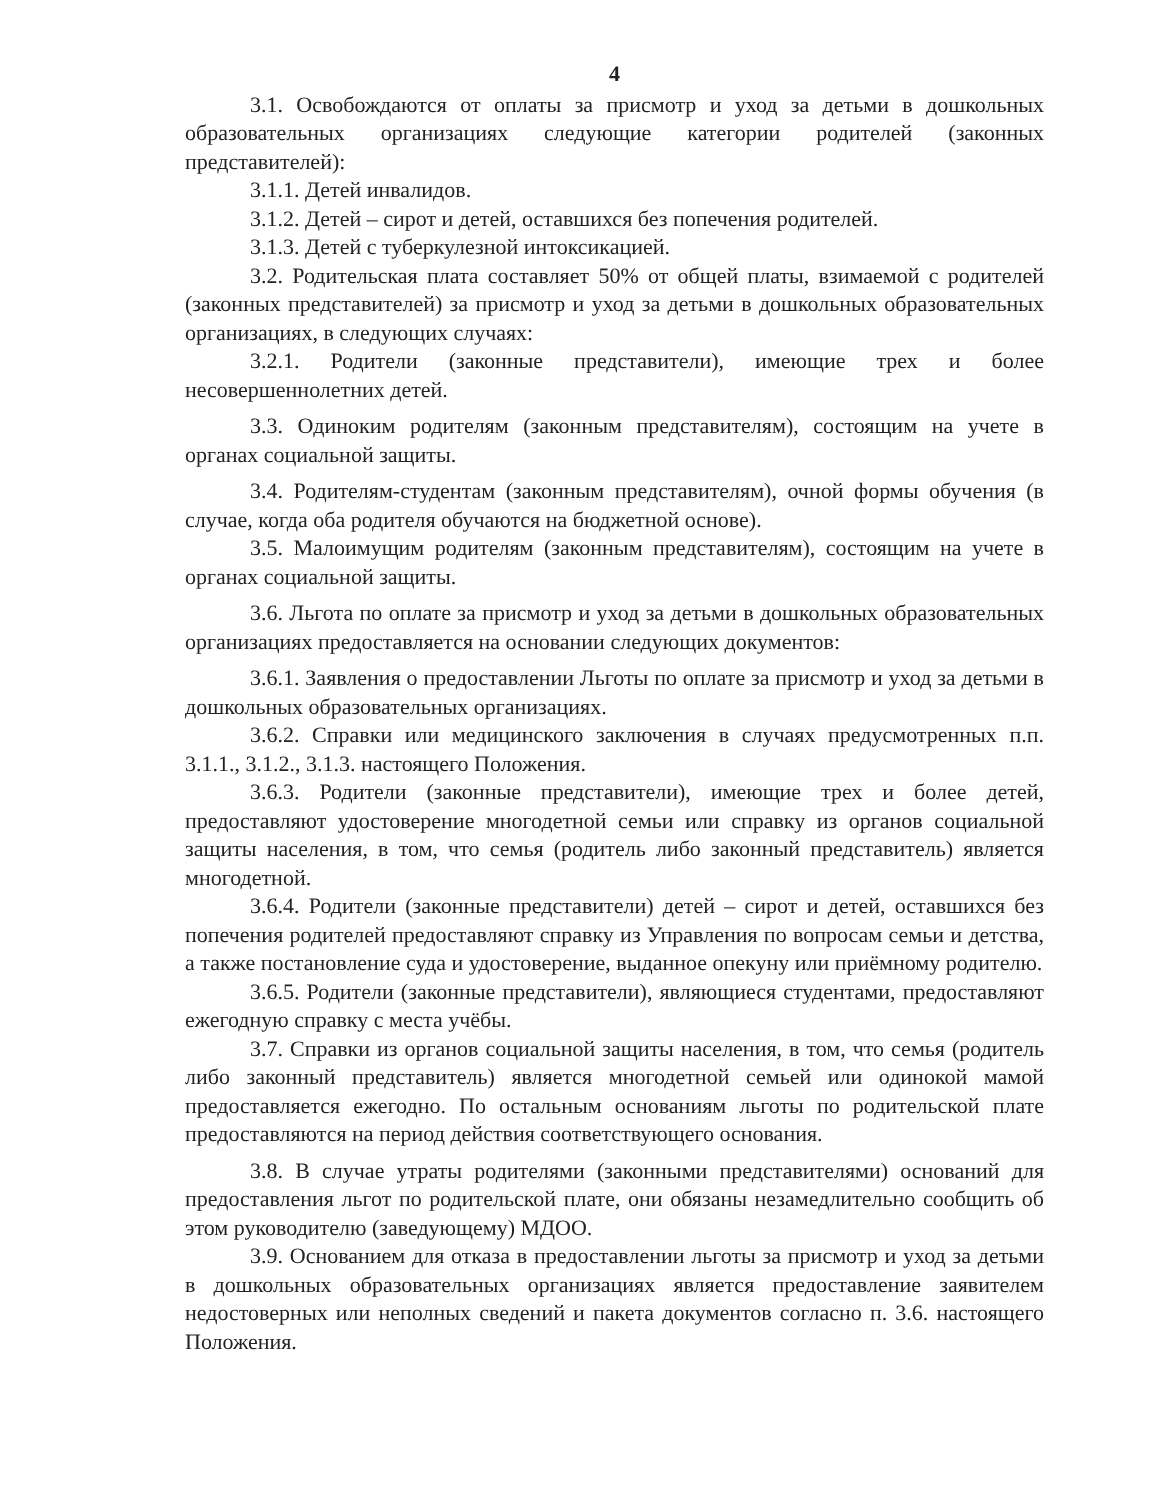4
3.1. Освобождаются от оплаты за присмотр и уход за детьми в дошкольных образовательных организациях следующие категории родителей (законных представителей):
3.1.1. Детей инвалидов.
3.1.2. Детей – сирот и детей, оставшихся без попечения родителей.
3.1.3. Детей с туберкулезной интоксикацией.
3.2. Родительская плата составляет 50% от общей платы, взимаемой с родителей (законных представителей) за присмотр и уход за детьми в дошкольных образовательных организациях, в следующих случаях:
3.2.1. Родители (законные представители), имеющие трех и более несовершеннолетних детей.
3.3. Одиноким родителям (законным представителям), состоящим на учете в органах социальной защиты.
3.4. Родителям-студентам (законным представителям), очной формы обучения (в случае, когда оба родителя обучаются на бюджетной основе).
3.5. Малоимущим родителям (законным представителям), состоящим на учете в органах социальной защиты.
3.6. Льгота по оплате за присмотр и уход за детьми в дошкольных образовательных организациях предоставляется на основании следующих документов:
3.6.1. Заявления о предоставлении Льготы по оплате за присмотр и уход за детьми в дошкольных образовательных организациях.
3.6.2. Справки или медицинского заключения в случаях предусмотренных п.п. 3.1.1., 3.1.2., 3.1.3. настоящего Положения.
3.6.3. Родители (законные представители), имеющие трех и более детей, предоставляют удостоверение многодетной семьи или справку из органов социальной защиты населения, в том, что семья (родитель либо законный представитель) является многодетной.
3.6.4. Родители (законные представители) детей – сирот и детей, оставшихся без попечения родителей предоставляют справку из Управления по вопросам семьи и детства, а также постановление суда и удостоверение, выданное опекуну или приёмному родителю.
3.6.5. Родители (законные представители), являющиеся студентами, предоставляют ежегодную справку с места учёбы.
3.7. Справки из органов социальной защиты населения, в том, что семья (родитель либо законный представитель) является многодетной семьей или одинокой мамой предоставляется ежегодно. По остальным основаниям льготы по родительской плате предоставляются на период действия соответствующего основания.
3.8. В случае утраты родителями (законными представителями) оснований для предоставления льгот по родительской плате, они обязаны незамедлительно сообщить об этом руководителю (заведующему) МДОО.
3.9. Основанием для отказа в предоставлении льготы за присмотр и уход за детьми в дошкольных образовательных организациях является предоставление заявителем недостоверных или неполных сведений и пакета документов согласно п. 3.6. настоящего Положения.